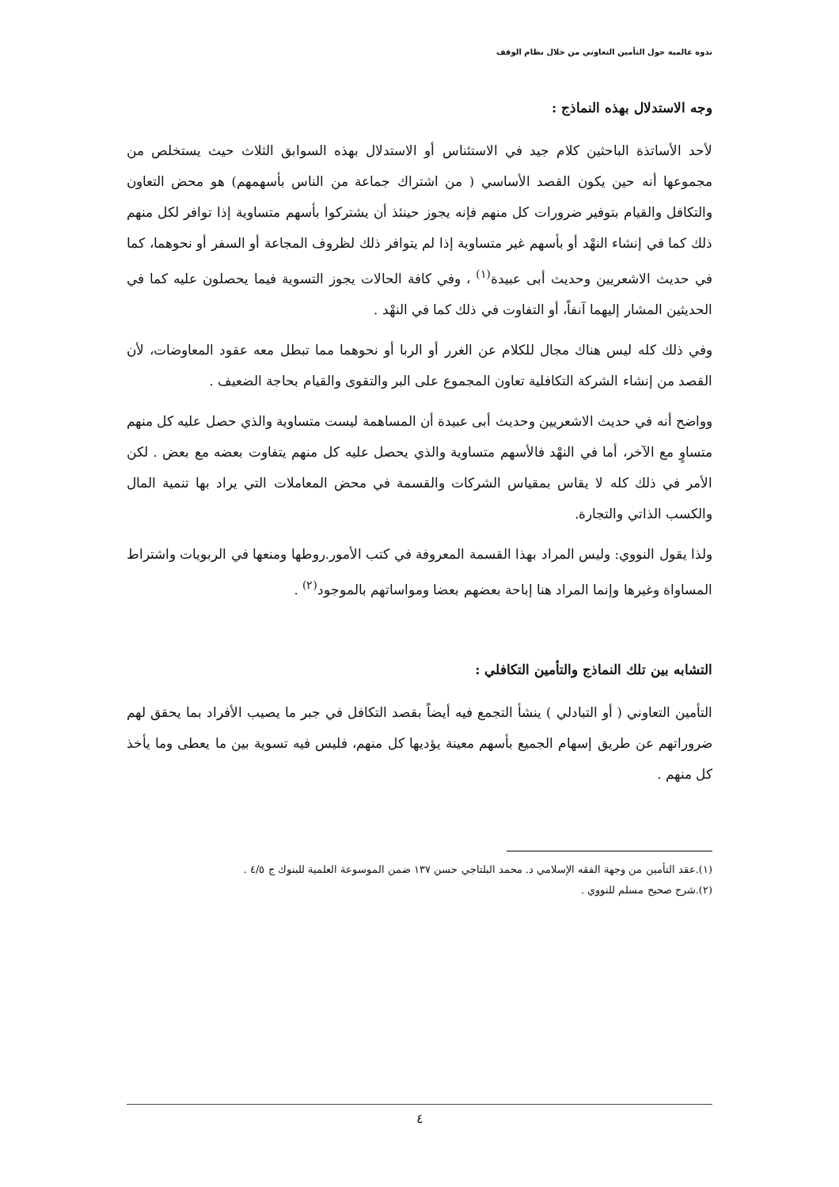ندوة عالمية حول التأمين التعاوني من خلال نظام الوقف
وجه الاستدلال بهذه النماذج :
لأحد الأساتذة الباحثين كلام جيد في الاستئناس أو الاستدلال بهذه السوابق الثلاث حيث يستخلص من مجموعها أنه حين يكون القصد الأساسي ( من اشتراك جماعة من الناس بأسهمهم) هو محض التعاون والتكافل والقيام بتوفير ضرورات كل منهم فإنه يجوز حينئذ أن يشتركوا بأسهم متساوية إذا توافر لكل منهم ذلك كما في إنشاء النهْد أو بأسهم غير متساوية إذا لم يتوافر ذلك لظروف المجاعة أو السفر أو نحوهما، كما في حديث الاشعريين وحديث أبى عبيدة<sup>(١)</sup> ، وفي كافة الحالات يجوز التسوية فيما يحصلون عليه كما في الحديثين المشار إليهما آنفاً، أو التفاوت في ذلك كما في النهْد .
وفي ذلك كله ليس هناك مجال للكلام عن الغرر أو الربا أو نحوهما مما تبطل معه عقود المعاوضات، لأن القصد من إنشاء الشركة التكافلية تعاون المجموع على البر والتقوى والقيام بحاجة الضعيف .
وواضح أنه في حديث الاشعريين وحديث أبى عبيدة أن المساهمة ليست متساوية والذي حصل عليه كل منهم متساوٍ مع الآخر، أما في النهْد فالأسهم متساوية والذي يحصل عليه كل منهم يتفاوت بعضه مع بعض . لكن الأمر في ذلك كله لا يقاس بمقياس الشركات والقسمة في محض المعاملات التي يراد بها تنمية المال والكسب الذاتي والتجارة.
ولذا يقول النووي: وليس المراد بهذا القسمة المعروفة في كتب الأمور.روطها ومنعها في الربويات واشتراط المساواة وغيرها وإنما المراد هنا إباحة بعضهم بعضا ومواساتهم بالموجود<sup>(٢)</sup> .
التشابه بين تلك النماذج والتأمين التكافلي :
التأمين التعاوني ( أو التبادلي ) ينشأ التجمع فيه أيضاً بقصد التكافل في جبر ما يصيب الأفراد بما يحقق لهم ضروراتهم عن طريق إسهام الجميع بأسهم معينة يؤديها كل منهم، فليس فيه تسوية بين ما يعطى وما يأخذ كل منهم .
(١).عقد التأمين من وجهة الفقه الإسلامي د. محمد البلتاجي حسن ١٣٧ ضمن الموسوعة العلمية للبنوك ج ٤/٥ .
(٢).شرح صحيح مسلم للنووي .
٤